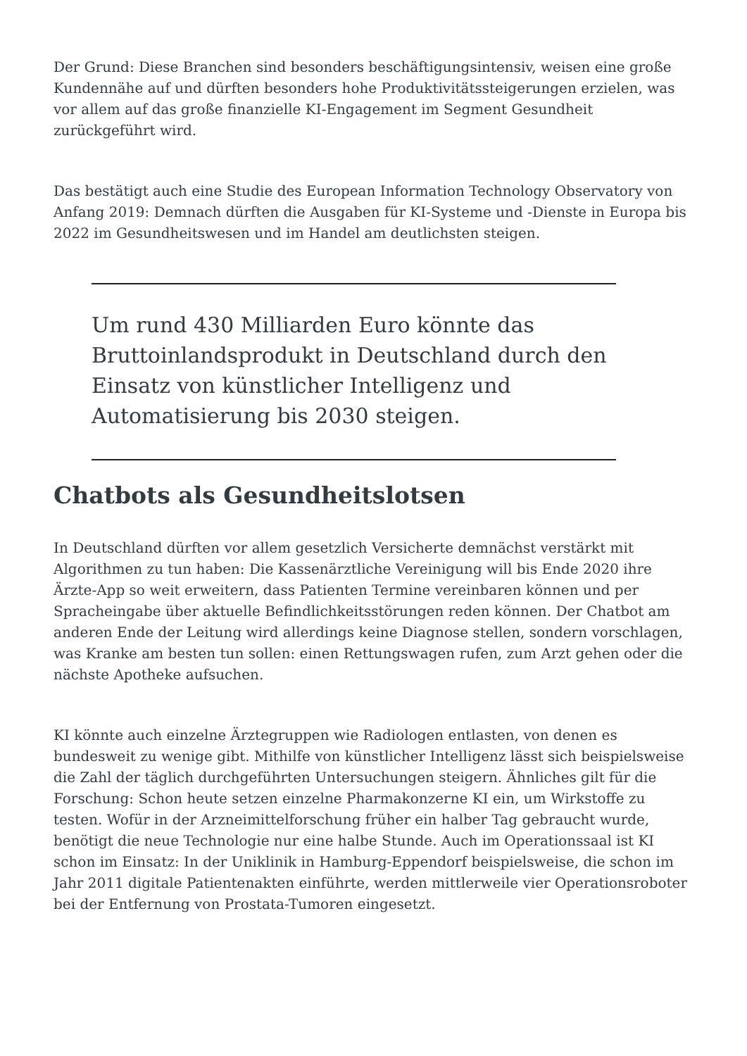Der Grund: Diese Branchen sind besonders beschäftigungsintensiv, weisen eine große Kundennähe auf und dürften besonders hohe Produktivitätssteigerungen erzielen, was vor allem auf das große finanzielle KI-Engagement im Segment Gesundheit zurückgeführt wird.
Das bestätigt auch eine Studie des European Information Technology Observatory von Anfang 2019: Demnach dürften die Ausgaben für KI-Systeme und -Dienste in Europa bis 2022 im Gesundheitswesen und im Handel am deutlichsten steigen.
Um rund 430 Milliarden Euro könnte das Bruttoinlandsprodukt in Deutschland durch den Einsatz von künstlicher Intelligenz und Automatisierung bis 2030 steigen.
Chatbots als Gesundheitslotsen
In Deutschland dürften vor allem gesetzlich Versicherte demnächst verstärkt mit Algorithmen zu tun haben: Die Kassenärztliche Vereinigung will bis Ende 2020 ihre Ärzte-App so weit erweitern, dass Patienten Termine vereinbaren können und per Spracheingabe über aktuelle Befindlichkeitsstörungen reden können. Der Chatbot am anderen Ende der Leitung wird allerdings keine Diagnose stellen, sondern vorschlagen, was Kranke am besten tun sollen: einen Rettungswagen rufen, zum Arzt gehen oder die nächste Apotheke aufsuchen.
KI könnte auch einzelne Ärztegruppen wie Radiologen entlasten, von denen es bundesweit zu wenige gibt. Mithilfe von künstlicher Intelligenz lässt sich beispielsweise die Zahl der täglich durchgeführten Untersuchungen steigern. Ähnliches gilt für die Forschung: Schon heute setzen einzelne Pharmakonzerne KI ein, um Wirkstoffe zu testen. Wofür in der Arzneimittelforschung früher ein halber Tag gebraucht wurde, benötigt die neue Technologie nur eine halbe Stunde. Auch im Operationssaal ist KI schon im Einsatz: In der Uniklinik in Hamburg-Eppendorf beispielsweise, die schon im Jahr 2011 digitale Patientenakten einführte, werden mittlerweile vier Operationsroboter bei der Entfernung von Prostata-Tumoren eingesetzt.